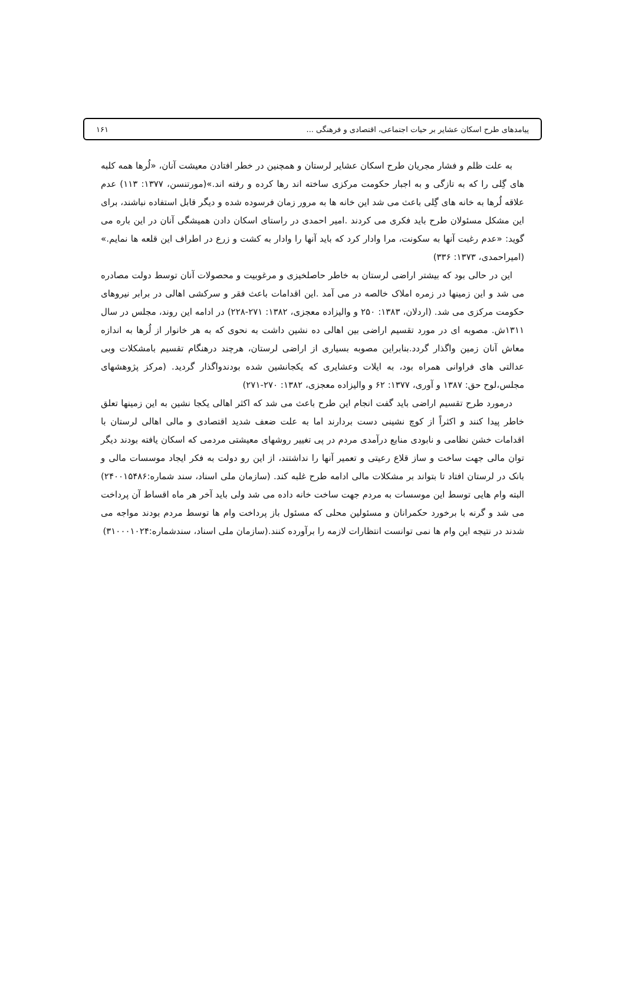پیامدهای طرح اسکان عشایر بر حیات اجتماعی، اقتصادی و فرهنگی ... ۱۶۱
به علت ظلم و فشار مجریان طرح اسکان عشایر لرستان و همچنین در خطر افتادن معیشت آنان، «لُرها همه کلبه های گِلی را که به تازگی و به اجبار حکومت مرکزی ساخته اند رها کرده و رفته اند.»(مورتنسن، ۱۳۷۷: ۱۱۳) عدم علاقه لُرها به خانه های گِلی باعث می شد این خانه ها به مرور زمان فرسوده شده و دیگر قابل استفاده نباشند، برای این مشکل مسئولان طرح باید فکری می کردند .امیر احمدی در راستای اسکان دادن همیشگی آنان در این باره می گوید: «عدم رغبت آنها به سکونت، مرا وادار کرد که باید آنها را وادار به کشت و زرع در اطراف این قلعه ها نمایم.» (امیراحمدی، ۱۳۷۳: ۳۳۶)
این در حالی بود که بیشتر اراضی لرستان به خاطر حاصلخیزی و مرغوبیت و محصولات آنان توسط دولت مصادره می شد و این زمینها در زمره املاک خالصه در می آمد .این اقدامات باعث فقر و سرکشی اهالی در برابر نیروهای حکومت مرکزی می شد. (اردلان، ۱۳۸۳: ۲۵۰ و والیزاده معجزی، ۱۳۸۲: ۲۷۱-۲۲۸) در ادامه این روند، مجلس در سال ۱۳۱۱ش. مصوبه ای در مورد تقسیم اراضی بین اهالی ده نشین داشت به نحوی که به هر خانوار از لُرها به اندازه معاش آنان زمین واگذار گردد.بنابراین مصوبه بسیاری از اراضی لرستان، هرچند درهنگام تقسیم بامشکلات وبی عدالتی های فراوانی همراه بود، به ایلات وعشایری که یکجانشین شده بودندواگذار گردید. (مرکز پژوهشهای مجلس،لوح حق: ۱۳۸۷ و آوری، ۱۳۷۷: ۶۲ و والیزاده معجزی، ۱۳۸۲: ۲۷۰-۲۷۱)
درمورد طرح تقسیم اراضی باید گفت انجام این طرح باعث می شد که اکثر اهالی یکجا نشین به این زمینها تعلق خاطر پیدا کنند و اکثراً از کوچ نشینی دست بردارند اما به علت ضعف شدید اقتصادی و مالی اهالی لرستان با اقدامات خشن نظامی و نابودی منابع درآمدی مردم در پی تغییر روشهای معیشتی مردمی که اسکان یافته بودند دیگر توان مالی جهت ساخت و ساز قلاع رعیتی و تعمیر آنها را نداشتند، از این رو دولت به فکر ایجاد موسسات مالی و بانک در لرستان افتاد تا بتواند بر مشکلات مالی ادامه طرح غلبه کند. (سازمان ملی اسناد، سند شماره:۲۴۰۰۱۵۴۸۶) البته وام هایی توسط این موسسات به مردم جهت ساخت خانه داده می شد ولی باید آخر هر ماه اقساط آن پرداخت می شد و گرنه با برخورد حکمرانان و مسئولین محلی که مسئول باز پرداخت وام ها توسط مردم بودند مواجه می شدند در نتیجه این وام ها نمی توانست انتظارات لازمه را برآورده کنند.(سازمان ملی اسناد، سندشماره:۳۱۰۰۰۱۰۲۴)